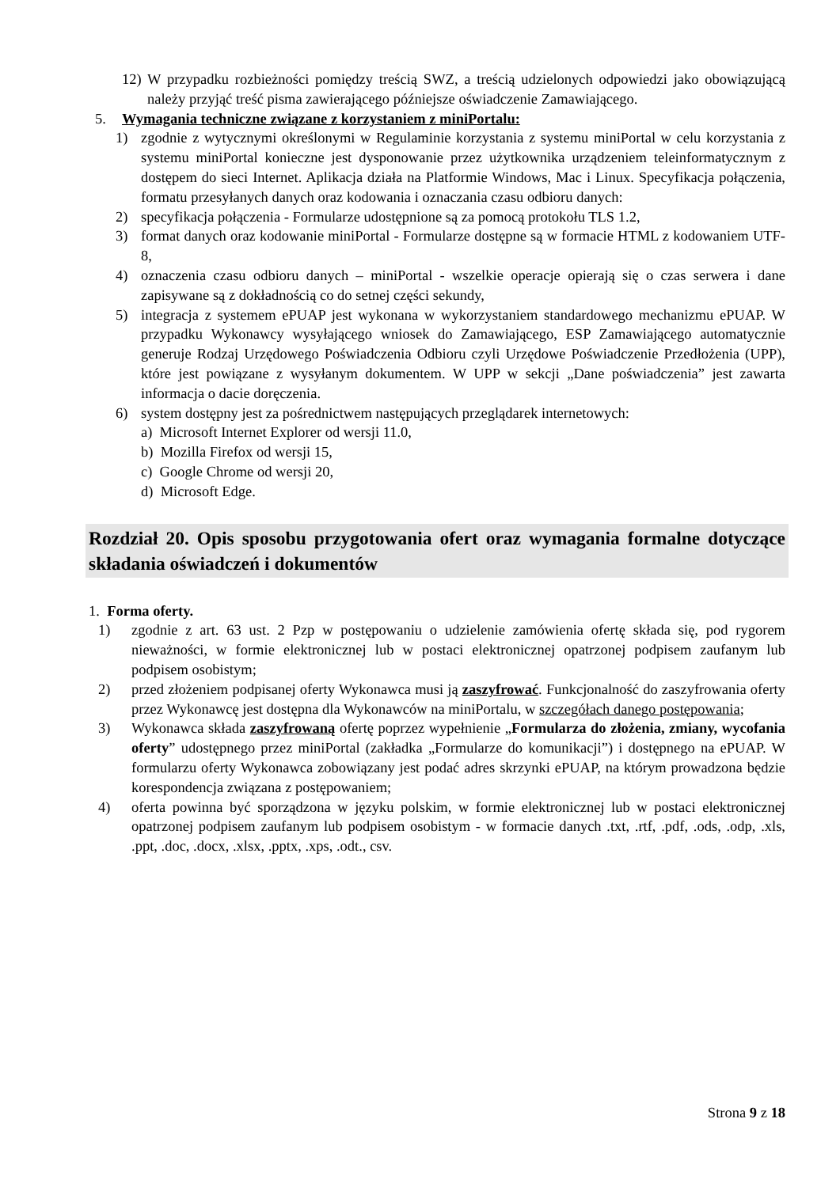12) W przypadku rozbieżności pomiędzy treścią SWZ, a treścią udzielonych odpowiedzi jako obowiązującą należy przyjąć treść pisma zawierającego późniejsze oświadczenie Zamawiającego.
5. Wymagania techniczne związane z korzystaniem z miniPortalu:
1) zgodnie z wytycznymi określonymi w Regulaminie korzystania z systemu miniPortal w celu korzystania z systemu miniPortal konieczne jest dysponowanie przez użytkownika urządzeniem teleinformatycznym z dostępem do sieci Internet. Aplikacja działa na Platformie Windows, Mac i Linux. Specyfikacja połączenia, formatu przesyłanych danych oraz kodowania i oznaczania czasu odbioru danych:
2) specyfikacja połączenia - Formularze udostępnione są za pomocą protokołu TLS 1.2,
3) format danych oraz kodowanie miniPortal - Formularze dostępne są w formacie HTML z kodowaniem UTF-8,
4) oznaczenia czasu odbioru danych – miniPortal - wszelkie operacje opierają się o czas serwera i dane zapisywane są z dokładnością co do setnej części sekundy,
5) integracja z systemem ePUAP jest wykonana w wykorzystaniem standardowego mechanizmu ePUAP. W przypadku Wykonawcy wysyłającego wniosek do Zamawiającego, ESP Zamawiającego automatycznie generuje Rodzaj Urzędowego Poświadczenia Odbioru czyli Urzędowe Poświadczenie Przedłożenia (UPP), które jest powiązane z wysyłanym dokumentem. W UPP w sekcji „Dane poświadczenia” jest zawarta informacja o dacie doręczenia.
6) system dostępny jest za pośrednictwem następujących przeglądarek internetowych:
a) Microsoft Internet Explorer od wersji 11.0,
b) Mozilla Firefox od wersji 15,
c) Google Chrome od wersji 20,
d) Microsoft Edge.
Rozdział 20. Opis sposobu przygotowania ofert oraz wymagania formalne dotyczące składania oświadczeń i dokumentów
1. Forma oferty.
1) zgodnie z art. 63 ust. 2 Pzp w postępowaniu o udzielenie zamówienia ofertę składa się, pod rygorem nieważności, w formie elektronicznej lub w postaci elektronicznej opatrzonej podpisem zaufanym lub podpisem osobistym;
2) przed złożeniem podpisanej oferty Wykonawca musi ją zaszyfrować. Funkcjonalność do zaszyfrowania oferty przez Wykonawcę jest dostępna dla Wykonawców na miniPortalu, w szczegółach danego postępowania;
3) Wykonawca składa zaszyfrowaną ofertę poprzez wypełnienie „Formularza do złożenia, zmiany, wycofania oferty” udostępnego przez miniPortal (zakładka „Formularze do komunikacji”) i dostępnego na ePUAP. W formularzu oferty Wykonawca zobowiązany jest podać adres skrzynki ePUAP, na którym prowadzona będzie korespondencja związana z postępowaniem;
4) oferta powinna być sporządzona w języku polskim, w formie elektronicznej lub w postaci elektronicznej opatrzonej podpisem zaufanym lub podpisem osobistym - w formacie danych .txt, .rtf, .pdf, .ods, .odp, .xls, .ppt, .doc, .docx, .xlsx, .pptx, .xps, .odt., csv.
Strona 9 z 18